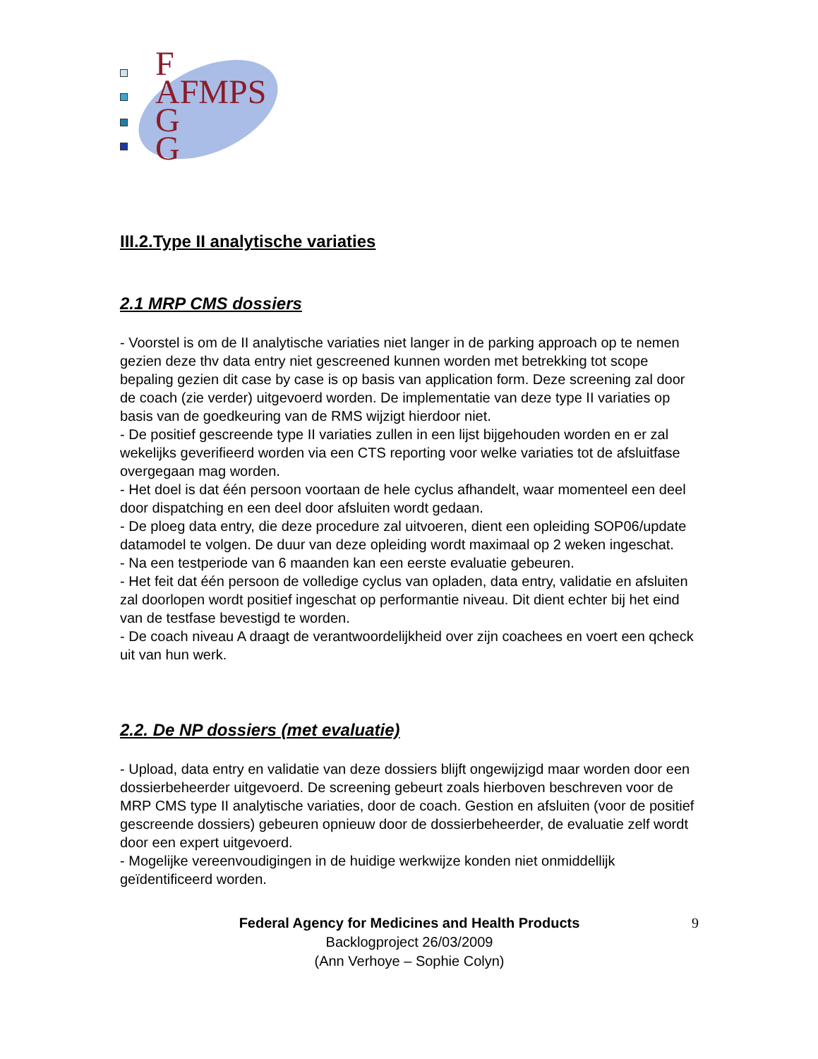F
AFMPS
G
G
III.2.Type II analytische variaties
2.1 MRP CMS dossiers
- Voorstel is om de II analytische variaties niet langer in de parking approach op te nemen gezien deze thv data entry niet gescreened kunnen worden met betrekking tot scope bepaling gezien dit case by case is op basis van application form. Deze screening zal door de coach (zie verder) uitgevoerd worden. De implementatie van deze type II variaties op basis van de goedkeuring van de RMS wijzigt hierdoor niet.
- De positief gescreende type II variaties zullen in een lijst bijgehouden worden en er zal wekelijks geverifieerd worden via een CTS reporting voor welke variaties tot de afsluitfase overgegaan mag worden.
- Het doel is dat één persoon voortaan de hele cyclus afhandelt, waar momenteel een deel door dispatching en een deel door afsluiten wordt gedaan.
- De ploeg data entry, die deze procedure zal uitvoeren, dient een opleiding SOP06/update datamodel te volgen. De duur van deze opleiding wordt maximaal op 2 weken ingeschat.
- Na een testperiode van 6 maanden kan een eerste evaluatie gebeuren.
- Het feit dat één persoon de volledige cyclus van opladen, data entry, validatie en afsluiten zal doorlopen wordt positief ingeschat op performantie niveau. Dit dient echter bij het eind van de testfase bevestigd te worden.
- De coach niveau A draagt de verantwoordelijkheid over zijn coachees en voert een qcheck uit van hun werk.
2.2. De NP dossiers (met evaluatie)
- Upload, data entry en validatie van deze dossiers blijft ongewijzigd maar worden door een dossierbeheerder uitgevoerd. De screening gebeurt zoals hierboven beschreven voor de MRP CMS type II analytische variaties, door de coach. Gestion en afsluiten (voor de positief gescreende dossiers) gebeuren opnieuw door de dossierbeheerder, de evaluatie zelf wordt door een expert uitgevoerd.
- Mogelijke vereenvoudigingen in de huidige werkwijze konden niet onmiddellijk geïdentificeerd worden.
Federal Agency for Medicines and Health Products 9
Backlogproject 26/03/2009
(Ann Verhoye – Sophie Colyn)